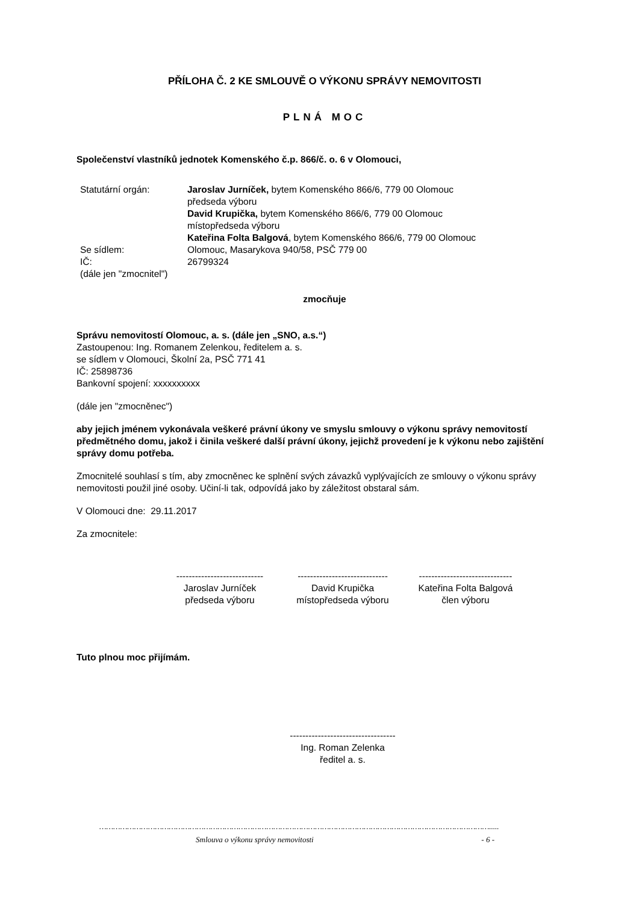PŘÍLOHA Č. 2 KE SMLOUVĚ O VÝKONU SPRÁVY NEMOVITOSTI
PLNÁ MOC
Společenství vlastníků jednotek Komenského č.p. 866/č. o. 6 v Olomouci,
| Statutární orgán: | Jaroslav Jurníček, bytem Komenského 866/6, 779 00 Olomouc předseda výboru David Krupička, bytem Komenského 866/6, 779 00 Olomouc místopředseda výboru Kateřina Folta Balgová , bytem Komenského 866/6, 779 00 Olomouc |
| Se sídlem: | Olomouc, Masarykova 940/58, PSČ 779 00 |
| IČ: | 26799324 |
| (dále jen "zmocnitel") | |
zmocňuje
Správu nemovitostí Olomouc, a. s. (dále jen „SNO, a.s.“)
Zastoupenou: Ing. Romanem Zelenkou, ředitelem a. s.
se sídlem v Olomouci, Školní 2a, PSČ 771 41
IČ: 25898736
Bankovní spojení: xxxxxxxxxx
(dále jen "zmocněnec")
aby jejich jménem vykonávala veškeré právní úkony ve smyslu smlouvy o výkonu správy nemovitostí předmětného domu, jakož i činila veškeré další právní úkony, jejichž provedení je k výkonu nebo zajištění správy domu potřeba.
Zmocnitelé souhlasí s tím, aby zmocněnec ke splnění svých závazků vyplývajících ze smlouvy o výkonu správy nemovitosti použil jiné osoby. Učiní-li tak, odpovídá jako by záležitost obstaral sám.
V Olomouci dne: 29.11.2017
Za zmocnitele:
----------------------------
Jaroslav Jurníček
předseda výboru
-----------------------------
David Krupička
místopředseda výboru
------------------------------
Kateřina Folta Balgová
člen výboru
Tuto plnou moc přijímám.
----------------------------------
Ing. Roman Zelenka
ředitel a. s.
…………………………………………………………………………………………………………………………………………………….....
Smlouva o výkonu správy nemovitosti - 6 -